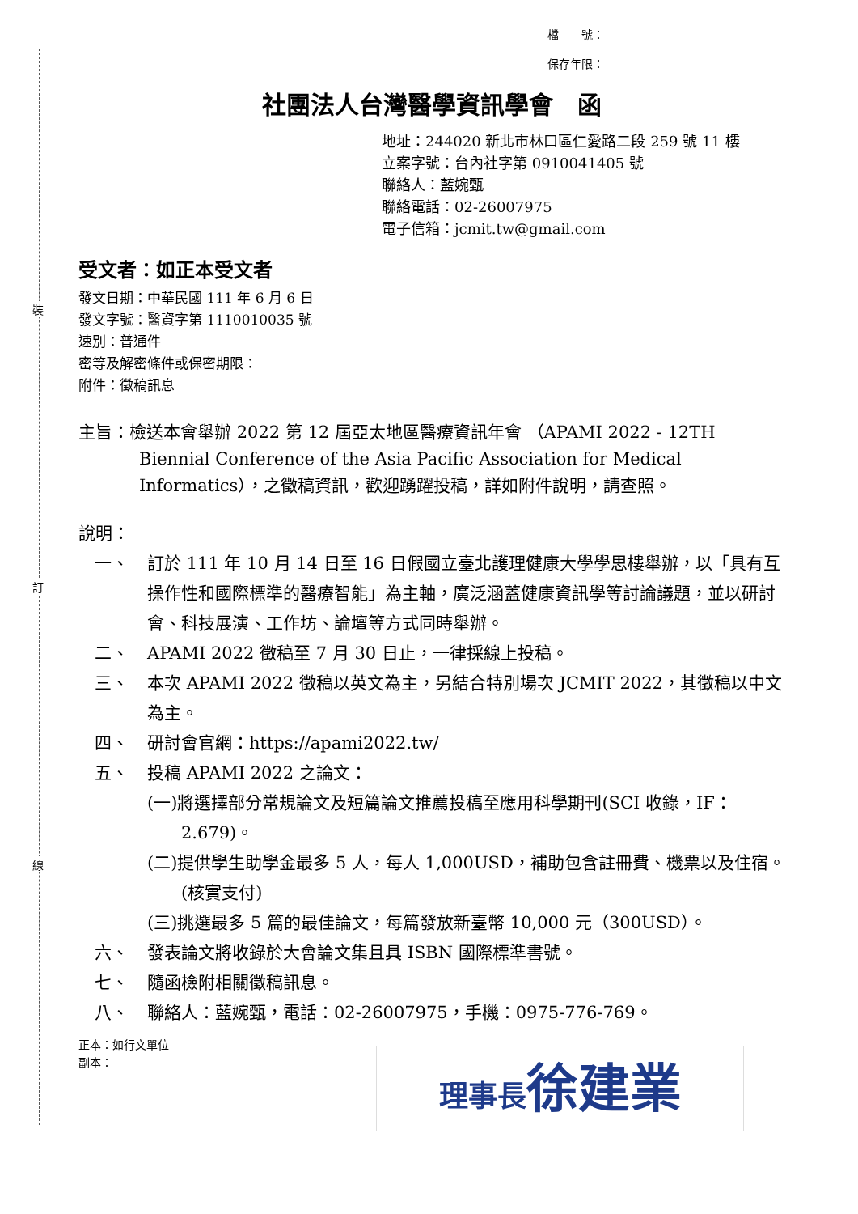裝
訂
線
檔　　號：
保存年限：
社團法人台灣醫學資訊學會　函
地址：244020 新北市林口區仁愛路二段 259 號 11 樓
立案字號：台內社字第 0910041405 號
聯絡人：藍婉甄
聯絡電話：02-26007975
電子信箱：jcmit.tw@gmail.com
受文者：如正本受文者
發文日期：中華民國 111 年 6 月 6 日
發文字號：醫資字第 1110010035 號
速別：普通件
密等及解密條件或保密期限：
附件：徵稿訊息
主旨：檢送本會舉辦 2022 第 12 屆亞太地區醫療資訊年會 （APAMI 2022 - 12TH Biennial Conference of the Asia Pacific Association for Medical Informatics），之徵稿資訊，歡迎踴躍投稿，詳如附件說明，請查照。
說明：
一、 訂於 111 年 10 月 14 日至 16 日假國立臺北護理健康大學學思樓舉辦，以「具有互操作性和國際標準的醫療智能」為主軸，廣泛涵蓋健康資訊學等討論議題，並以研討會、科技展演、工作坊、論壇等方式同時舉辦。
二、 APAMI 2022 徵稿至 7 月 30 日止，一律採線上投稿。
三、 本次 APAMI 2022 徵稿以英文為主，另結合特別場次 JCMIT 2022，其徵稿以中文為主。
四、 研討會官網：https://apami2022.tw/
五、 投稿 APAMI 2022 之論文：
(一)將選擇部分常規論文及短篇論文推薦投稿至應用科學期刊(SCI 收錄，IF：2.679)。
(二)提供學生助學金最多 5 人，每人 1,000USD，補助包含註冊費、機票以及住宿。(核實支付)
(三)挑選最多 5 篇的最佳論文，每篇發放新臺幣 10,000 元（300USD）。
六、 發表論文將收錄於大會論文集且具 ISBN 國際標準書號。
七、 隨函檢附相關徵稿訊息。
八、 聯絡人：藍婉甄，電話：02-26007975，手機：0975-776-769。
正本：如行文單位
副本：
理事長徐建業